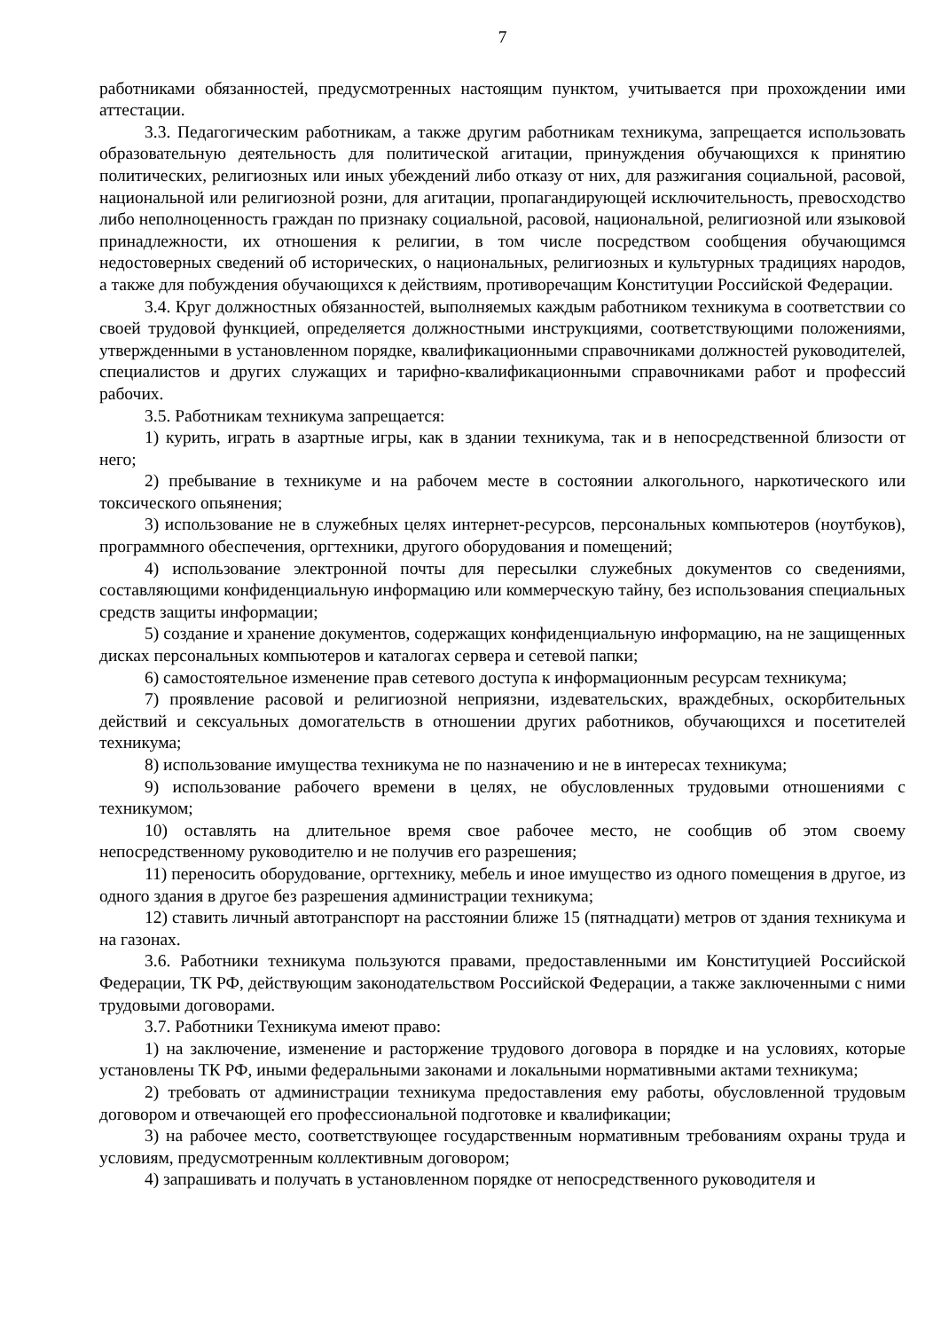7
работниками обязанностей, предусмотренных настоящим пунктом, учитывается при прохождении ими аттестации.
3.3. Педагогическим работникам, а также другим работникам техникума, запрещается использовать образовательную деятельность для политической агитации, принуждения обучающихся к принятию политических, религиозных или иных убеждений либо отказу от них, для разжигания социальной, расовой, национальной или религиозной розни, для агитации, пропагандирующей исключительность, превосходство либо неполноценность граждан по признаку социальной, расовой, национальной, религиозной или языковой принадлежности, их отношения к религии, в том числе посредством сообщения обучающимся недостоверных сведений об исторических, о национальных, религиозных и культурных традициях народов, а также для побуждения обучающихся к действиям, противоречащим Конституции Российской Федерации.
3.4. Круг должностных обязанностей, выполняемых каждым работником техникума в соответствии со своей трудовой функцией, определяется должностными инструкциями, соответствующими положениями, утвержденными в установленном порядке, квалификационными справочниками должностей руководителей, специалистов и других служащих и тарифно-квалификационными справочниками работ и профессий рабочих.
3.5. Работникам техникума запрещается:
1) курить, играть в азартные игры, как в здании техникума, так и в непосредственной близости от него;
2) пребывание в техникуме и на рабочем месте в состоянии алкогольного, наркотического или токсического опьянения;
3) использование не в служебных целях интернет-ресурсов, персональных компьютеров (ноутбуков), программного обеспечения, оргтехники, другого оборудования и помещений;
4) использование электронной почты для пересылки служебных документов со сведениями, составляющими конфиденциальную информацию или коммерческую тайну, без использования специальных средств защиты информации;
5) создание и хранение документов, содержащих конфиденциальную информацию, на не защищенных дисках персональных компьютеров и каталогах сервера и сетевой папки;
6) самостоятельное изменение прав сетевого доступа к информационным ресурсам техникума;
7) проявление расовой и религиозной неприязни, издевательских, враждебных, оскорбительных действий и сексуальных домогательств в отношении других работников, обучающихся и посетителей техникума;
8) использование имущества техникума не по назначению и не в интересах техникума;
9) использование рабочего времени в целях, не обусловленных трудовыми отношениями с техникумом;
10) оставлять на длительное время свое рабочее место, не сообщив об этом своему непосредственному руководителю и не получив его разрешения;
11) переносить оборудование, оргтехнику, мебель и иное имущество из одного помещения в другое, из одного здания в другое без разрешения администрации техникума;
12) ставить личный автотранспорт на расстоянии ближе 15 (пятнадцати) метров от здания техникума и на газонах.
3.6. Работники техникума пользуются правами, предоставленными им Конституцией Российской Федерации, ТК РФ, действующим законодательством Российской Федерации, а также заключенными с ними трудовыми договорами.
3.7. Работники Техникума имеют право:
1) на заключение, изменение и расторжение трудового договора в порядке и на условиях, которые установлены ТК РФ, иными федеральными законами и локальными нормативными актами техникума;
2) требовать от администрации техникума предоставления ему работы, обусловленной трудовым договором и отвечающей его профессиональной подготовке и квалификации;
3) на рабочее место, соответствующее государственным нормативным требованиям охраны труда и условиям, предусмотренным коллективным договором;
4) запрашивать и получать в установленном порядке от непосредственного руководителя и